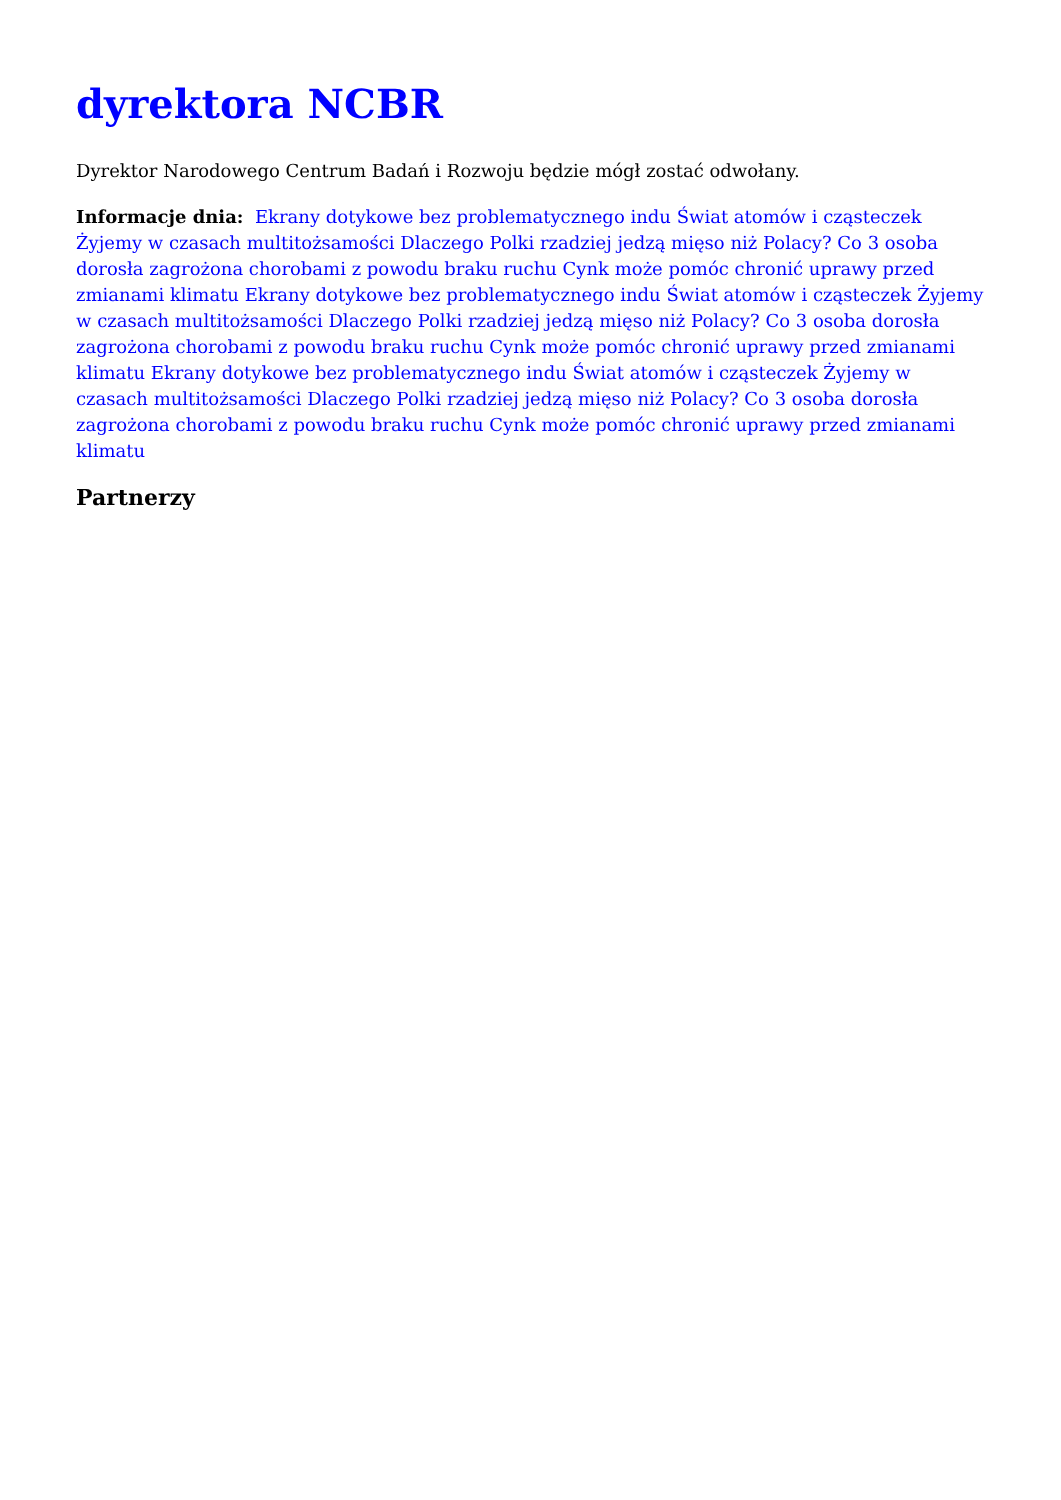dyrektora NCBR
Dyrektor Narodowego Centrum Badań i Rozwoju będzie mógł zostać odwołany.
Informacje dnia: Ekrany dotykowe bez problematycznego indu Świat atomów i cząsteczek Żyjemy w czasach multitożsamości Dlaczego Polki rzadziej jedzą mięso niż Polacy? Co 3 osoba dorosła zagrożona chorobami z powodu braku ruchu Cynk może pomóc chronić uprawy przed zmianami klimatu Ekrany dotykowe bez problematycznego indu Świat atomów i cząsteczek Żyjemy w czasach multitożsamości Dlaczego Polki rzadziej jedzą mięso niż Polacy? Co 3 osoba dorosła zagrożona chorobami z powodu braku ruchu Cynk może pomóc chronić uprawy przed zmianami klimatu Ekrany dotykowe bez problematycznego indu Świat atomów i cząsteczek Żyjemy w czasach multitożsamości Dlaczego Polki rzadziej jedzą mięso niż Polacy? Co 3 osoba dorosła zagrożona chorobami z powodu braku ruchu Cynk może pomóc chronić uprawy przed zmianami klimatu
Partnerzy